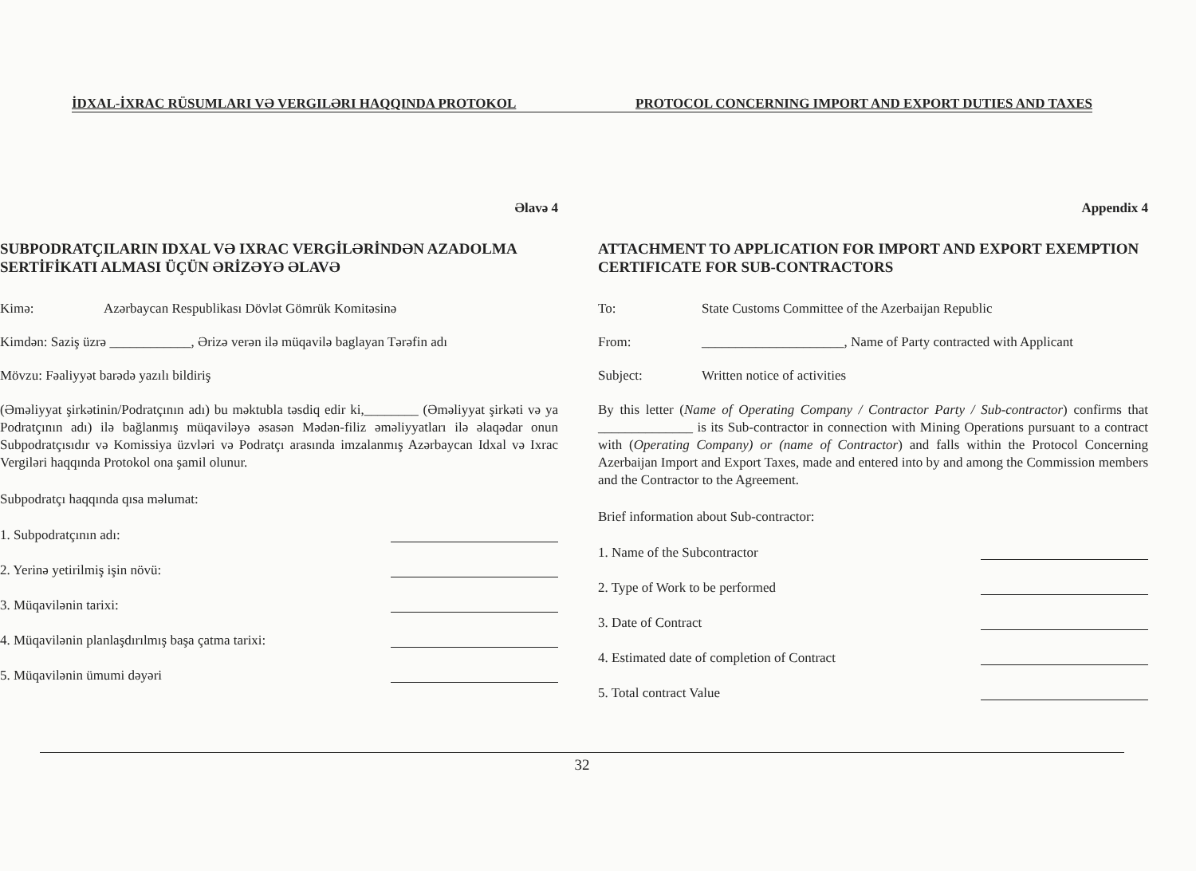İDXAL-İXRAC RÜSUMLARI VƏ VERGILƏRI HAQQINDA PROTOKOL PROTOCOL CONCERNING IMPORT AND EXPORT DUTIES AND TAXES
Əlavə 4
SUBPODRATÇILARIN IDXAL VƏ IXRAC VERGİLƏRİNDƏN AZADOLMA SERTİFİKATI ALMASI ÜÇÜN ƏRİZƏYƏ ƏLAVƏ
Kimə: Azərbaycan Respublikası Dövlət Gömrük Komitəsinə
Kimdən: Saziş üzrə ____________, Ərizə verən ilə müqavilə baglayan Tərəfin adı
Mövzu: Fəaliyyət barədə yazılı bildiriş
(Əməliyyat şirkətinin/Podratçının adı) bu məktubla təsdiq edir ki,________ (Əməliyyat şirkəti və ya Podratçının adı) ilə bağlanmış müqaviləyə əsasən Mədən-filiz əməliyyatları ilə əlaqədar onun Subpodratçısıdır və Komissiya üzvləri və Podratçı arasında imzalanmış Azərbaycan Idxal və Ixrac Vergiləri haqqında Protokol ona şamil olunur.
Subpodratçı haqqında qısa məlumat:
1. Subpodratçının adı:
2. Yerinə yetirilmiş işin növü:
3. Müqavilənin tarixi:
4. Müqavilənin planlaşdırılmış başa çatma tarixi:
5. Müqavilənin ümumi dəyəri
Appendix 4
ATTACHMENT TO APPLICATION FOR IMPORT AND EXPORT EXEMPTION CERTIFICATE FOR SUB-CONTRACTORS
To: State Customs Committee of the Azerbaijan Republic
From: _____________________, Name of Party contracted with Applicant
Subject: Written notice of activities
By this letter (Name of Operating Company / Contractor Party / Sub-contractor) confirms that ______________ is its Sub-contractor in connection with Mining Operations pursuant to a contract with (Operating Company) or (name of Contractor) and falls within the Protocol Concerning Azerbaijan Import and Export Taxes, made and entered into by and among the Commission members and the Contractor to the Agreement.
Brief information about Sub-contractor:
1. Name of the Subcontractor
2. Type of Work to be performed
3. Date of Contract
4. Estimated date of completion of Contract
5. Total contract Value
32